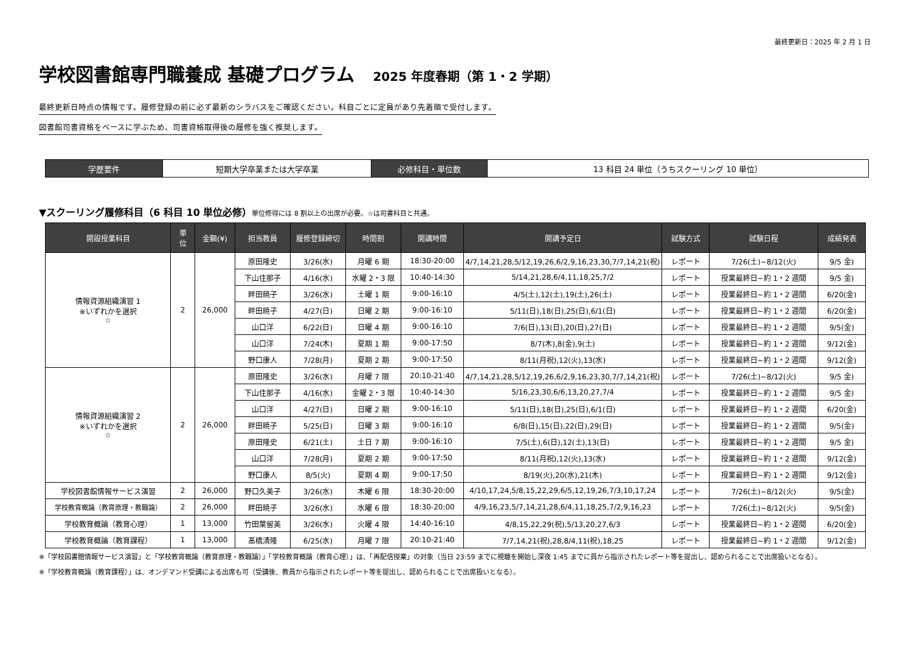最終更新日：2025 年 2 月 1 日
学校図書館専門職養成 基礎プログラム 2025 年度春期（第 1・2 学期）
最終更新日時点の情報です。履修登録の前に必ず最新のシラバスをご確認ください。科目ごとに定員があり先着順で受付します。
図書館司書資格をベースに学ぶため、司書資格取得後の履修を強く推奨します。
| 学歴要件 | 短期大学卒業または大学卒業 | 必修科目・単位数 | 13 科目 24 単位（うちスクーリング 10 単位） |
▼スクーリング履修科目（6 科目 10 単位必修）単位修得には 8 割以上の出席が必要。☆は司書科目と共通。
| 開設授業科目 | 単 位 | 金額(¥) | 担当教員 | 履修登録締切 | 時間割 | 開講時間 | 開講予定日 | 試験方式 | 試験日程 | 成績発表 |
| --- | --- | --- | --- | --- | --- | --- | --- | --- | --- | --- |
| 情報資源組織演習 1 ※いずれかを選択 ☆ | 2 | 26,000 | 原田隆史 | 3/26(水) | 月曜 6 期 | 18:30-20:00 | 4/7,14,21,28,5/12,19,26,6/2,9,16,23,30,7/7,14,21(祝) | レポート | 7/26(土)~8/12(火) | 9/5 金) |
| | | | 下山佳那子 | 4/16(水) | 水曜 2・3 限 | 10:40-14:30 | 5/14,21,28,6/4,11,18,25,7/2 | レポート | 授業最終日~約 1・2 週間 | 9/5 金) |
| | | | 畔田暁子 | 3/26(水) | 土曜 1 期 | 9:00-16:10 | 4/5(土),12(土),19(土),26(土) | レポート | 授業最終日~約 1・2 週間 | 6/20(金) |
| | | | 畔田暁子 | 4/27(日) | 日曜 2 期 | 9:00-16:10 | 5/11(日),18(日),25(日),6/1(日) | レポート | 授業最終日~約 1・2 週間 | 6/20(金) |
| | | | 山口洋 | 6/22(日) | 日曜 4 期 | 9:00-16:10 | 7/6(日),13(日),20(日),27(日) | レポート | 授業最終日~約 1・2 週間 | 9/5(金) |
| | | | 山口洋 | 7/24(木) | 夏期 1 期 | 9:00-17:50 | 8/7(木),8(金),9(土) | レポート | 授業最終日~約 1・2 週間 | 9/12(金) |
| | | | 野口康人 | 7/28(月) | 夏期 2 期 | 9:00-17:50 | 8/11(月祝),12(火),13(水) | レポート | 授業最終日~約 1・2 週間 | 9/12(金) |
| 情報資源組織演習 2 ※いずれかを選択 ☆ | 2 | 26,000 | 原田隆史 | 3/26(水) | 月曜 7 限 | 20:10-21:40 | 4/7,14,21,28,5/12,19,26,6/2,9,16,23,30,7/7,14,21(祝) | レポート | 7/26(土)~8/12(火) | 9/5 金) |
| | | | 下山佳那子 | 4/16(水) | 金曜 2・3 限 | 10:40-14:30 | 5/16,23,30,6/6,13,20,27,7/4 | レポート | 授業最終日~約 1・2 週間 | 9/5 金) |
| | | | 山口洋 | 4/27(日) | 日曜 2 期 | 9:00-16:10 | 5/11(日),18(日),25(日),6/1(日) | レポート | 授業最終日~約 1・2 週間 | 6/20(金) |
| | | | 畔田暁子 | 5/25(日) | 日曜 3 期 | 9:00-16:10 | 6/8(日),15(日),22(日),29(日) | レポート | 授業最終日~約 1・2 週間 | 9/5(金) |
| | | | 原田隆史 | 6/21(土) | 土日 7 期 | 9:00-16:10 | 7/5(土),6(日),12(土),13(日) | レポート | 授業最終日~約 1・2 週間 | 9/5 金) |
| | | | 山口洋 | 7/28(月) | 夏期 2 期 | 9:00-17:50 | 8/11(月祝),12(火),13(水) | レポート | 授業最終日~約 1・2 週間 | 9/12(金) |
| | | | 野口康人 | 8/5(火) | 夏期 4 期 | 9:00-17:50 | 8/19(火),20(水),21(木) | レポート | 授業最終日~約 1・2 週間 | 9/12(金) |
| 学校図書館情報サービス演習 | 2 | 26,000 | 野口久美子 | 3/26(水) | 木曜 6 限 | 18:30-20:00 | 4/10,17,24,5/8,15,22,29,6/5,12,19,26,7/3,10,17,24 | レポート | 7/26(土)~8/12(火) | 9/5(金) |
| 学校教育概論（教育原理・教職論） | 2 | 26,000 | 畔田暁子 | 3/26(水) | 水曜 6 限 | 18:30-20:00 | 4/9,16,23,5/7,14,21,28,6/4,11,18,25,7/2,9,16,23 | レポート | 7/26(土)~8/12(火) | 9/5(金) |
| 学校教育概論（教育心理） | 1 | 13,000 | 竹田葉留美 | 3/26(水) | 火曜 4 限 | 14:40-16:10 | 4/8,15,22,29(祝),5/13,20,27,6/3 | レポート | 授業最終日~約 1・2 週間 | 6/20(金) |
| 学校教育概論（教育課程） | 1 | 13,000 | 髙橋清隆 | 6/25(水) | 月曜 7 限 | 20:10-21:40 | 7/7,14,21(祝),28,8/4,11(祝),18,25 | レポート | 授業最終日~約 1・2 週間 | 9/12(金) |
※「学校図書館情報サービス演習」と「学校教育概論（教育原理・教職論）」「学校教育概論（教育心理）」は、「再配信授業」の対象（当日 23:59 までに視聴を開始し深夜 1:45 までに員から指示されたレポート等を提出し、認められることで出席扱いとなる）。
※「学校教育概論（教育課程）」は、オンデマンド受講による出席も可（受講後、教員から指示されたレポート等を提出し、認められることで出席扱いとなる）。